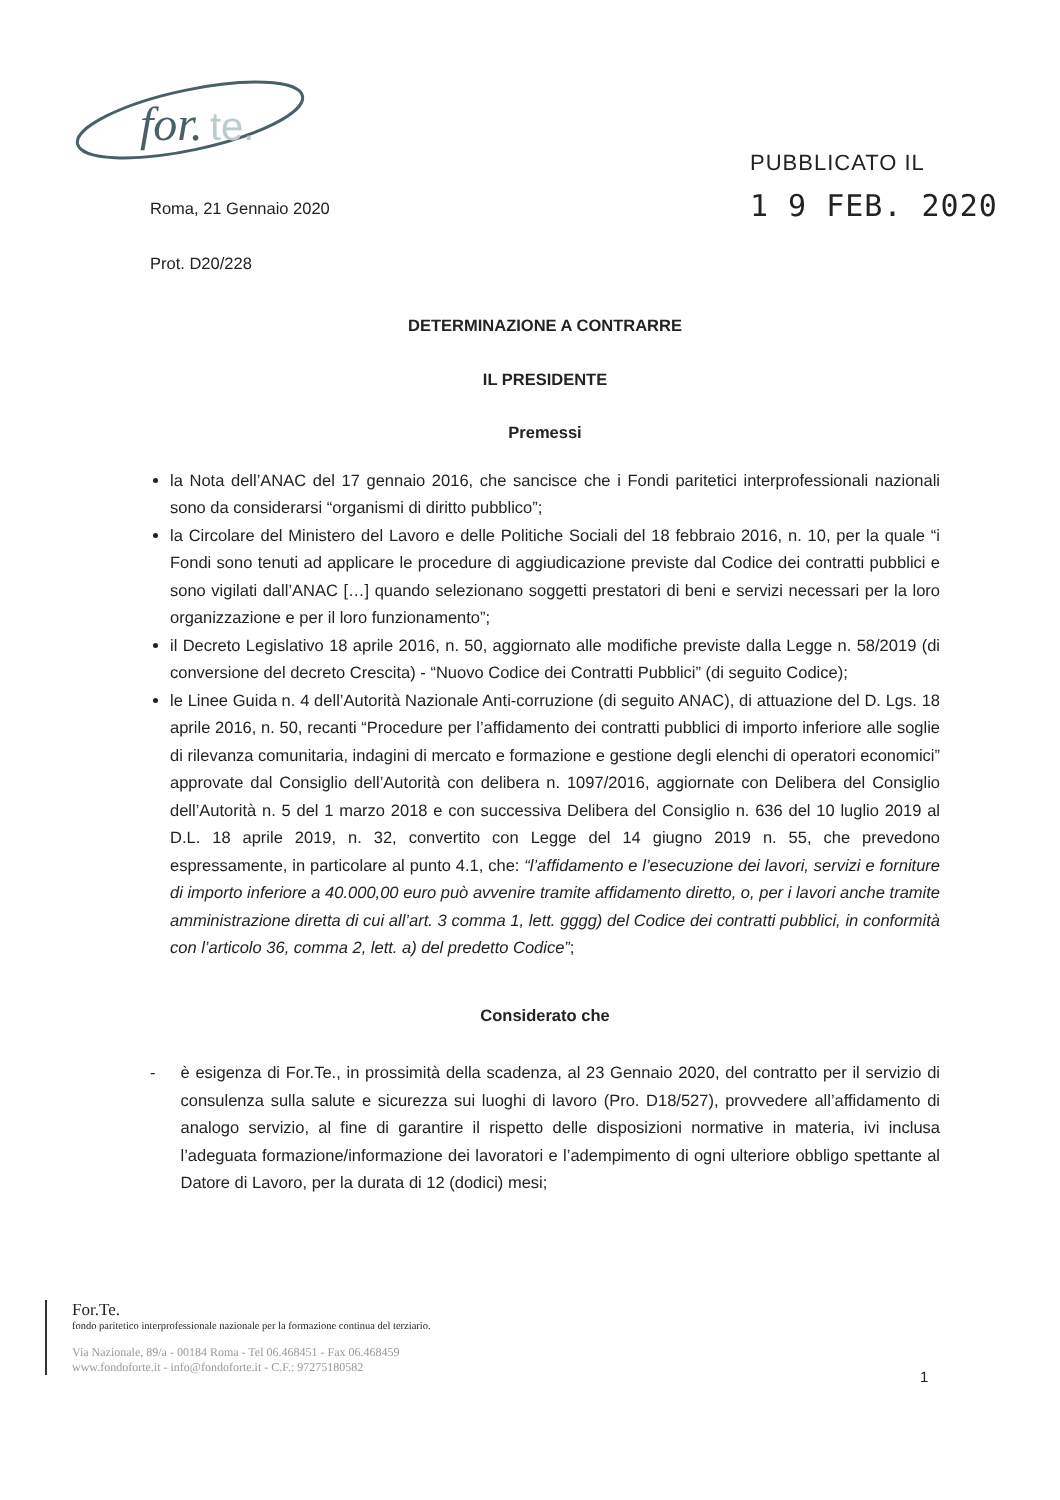for.
te.
PUBBLICATO IL
1 9 FEB. 2020
Roma, 21 Gennaio 2020
Prot. D20/228
DETERMINAZIONE A CONTRARRE
IL PRESIDENTE
Premessi
la Nota dell’ANAC del 17 gennaio 2016, che sancisce che i Fondi paritetici interprofessionali nazionali sono da considerarsi “organismi di diritto pubblico”;
la Circolare del Ministero del Lavoro e delle Politiche Sociali del 18 febbraio 2016, n. 10, per la quale “i Fondi sono tenuti ad applicare le procedure di aggiudicazione previste dal Codice dei contratti pubblici e sono vigilati dall’ANAC […] quando selezionano soggetti prestatori di beni e servizi necessari per la loro organizzazione e per il loro funzionamento”;
il Decreto Legislativo 18 aprile 2016, n. 50, aggiornato alle modifiche previste dalla Legge n. 58/2019 (di conversione del decreto Crescita) - “Nuovo Codice dei Contratti Pubblici” (di seguito Codice);
le Linee Guida n. 4 dell’Autorità Nazionale Anti-corruzione (di seguito ANAC), di attuazione del D. Lgs. 18 aprile 2016, n. 50, recanti “Procedure per l’affidamento dei contratti pubblici di importo inferiore alle soglie di rilevanza comunitaria, indagini di mercato e formazione e gestione degli elenchi di operatori economici” approvate dal Consiglio dell’Autorità con delibera n. 1097/2016, aggiornate con Delibera del Consiglio dell’Autorità n. 5 del 1 marzo 2018 e con successiva Delibera del Consiglio n. 636 del 10 luglio 2019 al D.L. 18 aprile 2019, n. 32, convertito con Legge del 14 giugno 2019 n. 55, che prevedono espressamente, in particolare al punto 4.1, che: “l’affidamento e l’esecuzione dei lavori, servizi e forniture di importo inferiore a 40.000,00 euro può avvenire tramite affidamento diretto, o, per i lavori anche tramite amministrazione diretta di cui all’art. 3 comma 1, lett. gggg) del Codice dei contratti pubblici, in conformità con l’articolo 36, comma 2, lett. a) del predetto Codice”;
Considerato che
- è esigenza di For.Te., in prossimità della scadenza, al 23 Gennaio 2020, del contratto per il servizio di consulenza sulla salute e sicurezza sui luoghi di lavoro (Pro. D18/527), provvedere all’affidamento di analogo servizio, al fine di garantire il rispetto delle disposizioni normative in materia, ivi inclusa l’adeguata formazione/informazione dei lavoratori e l’adempimento di ogni ulteriore obbligo spettante al Datore di Lavoro, per la durata di 12 (dodici) mesi;
For.Te.
fondo paritetico interprofessionale nazionale per la formazione continua del terziario.
Via Nazionale, 89/a - 00184 Roma - Tel 06.468451 - Fax 06.468459
www.fondoforte.it - info@fondoforte.it - C.F.: 97275180582
1